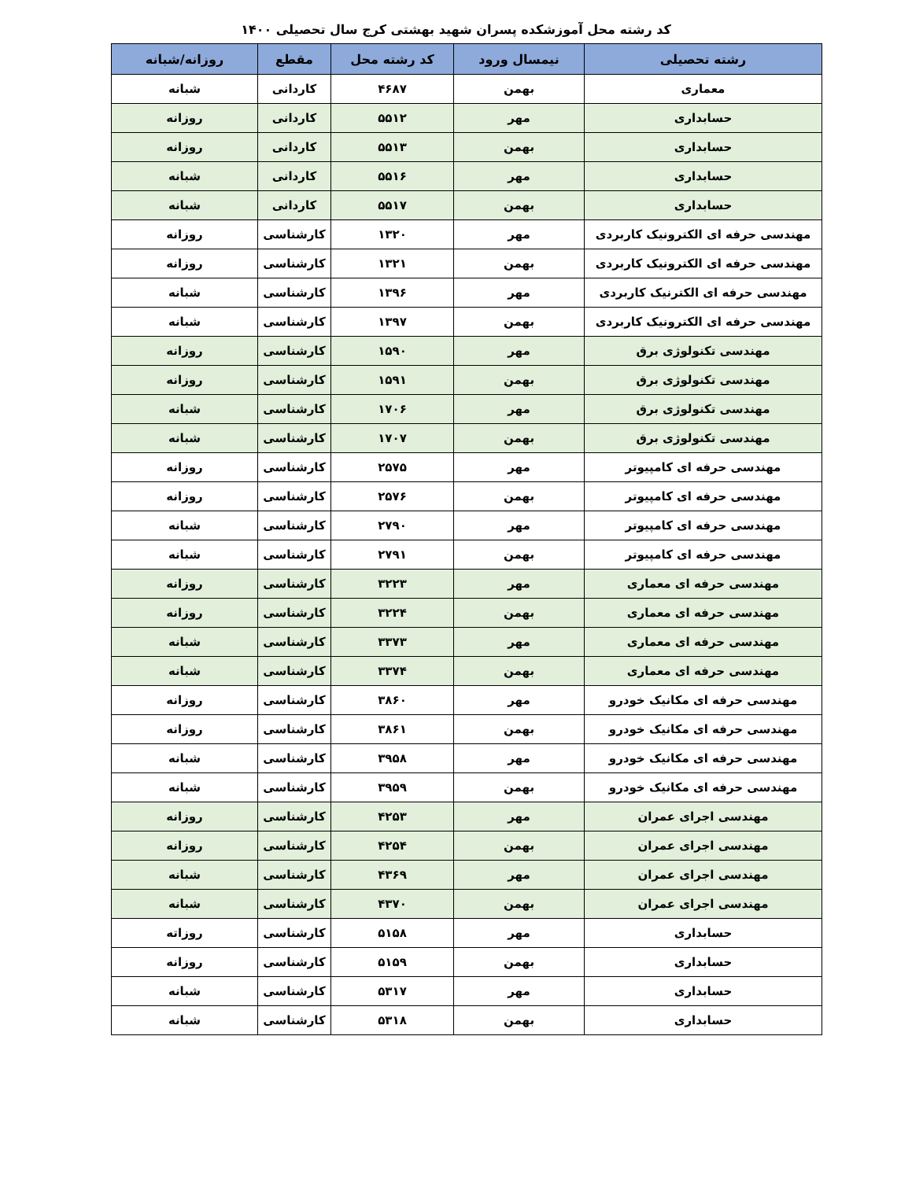کد رشته محل آموزشکده پسران شهید بهشتی کرج سال تحصیلی ۱۴۰۰
| رشته تحصیلی | نیمسال ورود | کد رشته محل | مقطع | روزانه/شبانه |
| --- | --- | --- | --- | --- |
| معماری | بهمن | ۴۶۸۷ | کاردانی | شبانه |
| حسابداری | مهر | ۵۵۱۲ | کاردانی | روزانه |
| حسابداری | بهمن | ۵۵۱۳ | کاردانی | روزانه |
| حسابداری | مهر | ۵۵۱۶ | کاردانی | شبانه |
| حسابداری | بهمن | ۵۵۱۷ | کاردانی | شبانه |
| مهندسی حرفه ای الکترونیک کاربردی | مهر | ۱۳۲۰ | کارشناسی | روزانه |
| مهندسی حرفه ای الکترونیک کاربردی | بهمن | ۱۳۲۱ | کارشناسی | روزانه |
| مهندسی حرفه ای الکترنیک کاربردی | مهر | ۱۳۹۶ | کارشناسی | شبانه |
| مهندسی حرفه ای الکترونیک کاربردی | بهمن | ۱۳۹۷ | کارشناسی | شبانه |
| مهندسی تکنولوژی برق | مهر | ۱۵۹۰ | کارشناسی | روزانه |
| مهندسی تکنولوژی برق | بهمن | ۱۵۹۱ | کارشناسی | روزانه |
| مهندسی تکنولوژی برق | مهر | ۱۷۰۶ | کارشناسی | شبانه |
| مهندسی تکنولوژی برق | بهمن | ۱۷۰۷ | کارشناسی | شبانه |
| مهندسی حرفه ای کامپیوتر | مهر | ۲۵۷۵ | کارشناسی | روزانه |
| مهندسی حرفه ای کامپیوتر | بهمن | ۲۵۷۶ | کارشناسی | روزانه |
| مهندسی حرفه ای کامپیوتر | مهر | ۲۷۹۰ | کارشناسی | شبانه |
| مهندسی حرفه ای کامپیوتر | بهمن | ۲۷۹۱ | کارشناسی | شبانه |
| مهندسی حرفه ای معماری | مهر | ۳۲۲۳ | کارشناسی | روزانه |
| مهندسی حرفه ای معماری | بهمن | ۳۲۲۴ | کارشناسی | روزانه |
| مهندسی حرفه ای معماری | مهر | ۳۳۷۳ | کارشناسی | شبانه |
| مهندسی حرفه ای معماری | بهمن | ۳۳۷۴ | کارشناسی | شبانه |
| مهندسی حرفه ای مکانیک خودرو | مهر | ۳۸۶۰ | کارشناسی | روزانه |
| مهندسی حرفه ای مکانیک خودرو | بهمن | ۳۸۶۱ | کارشناسی | روزانه |
| مهندسی حرفه ای مکانیک خودرو | مهر | ۳۹۵۸ | کارشناسی | شبانه |
| مهندسی حرفه ای مکانیک خودرو | بهمن | ۳۹۵۹ | کارشناسی | شبانه |
| مهندسی اجرای عمران | مهر | ۴۲۵۳ | کارشناسی | روزانه |
| مهندسی اجرای عمران | بهمن | ۴۲۵۴ | کارشناسی | روزانه |
| مهندسی اجرای عمران | مهر | ۴۳۶۹ | کارشناسی | شبانه |
| مهندسی اجرای عمران | بهمن | ۴۳۷۰ | کارشناسی | شبانه |
| حسابداری | مهر | ۵۱۵۸ | کارشناسی | روزاته |
| حسابداری | بهمن | ۵۱۵۹ | کارشناسی | روزانه |
| حسابداری | مهر | ۵۳۱۷ | کارشناسی | شبانه |
| حسابداری | بهمن | ۵۳۱۸ | کارشناسی | شبانه |